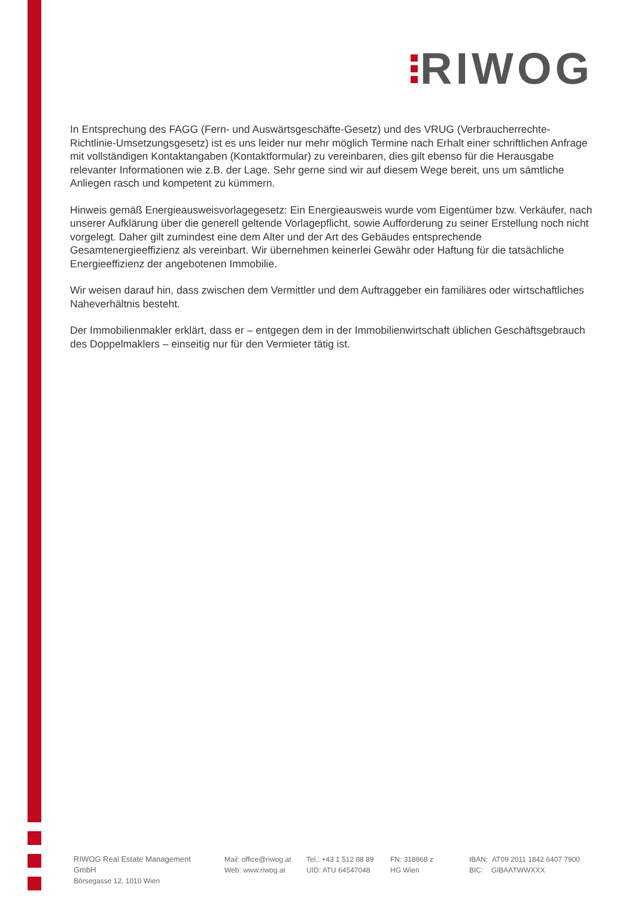RIWOG
In Entsprechung des FAGG (Fern- und Auswärtsgeschäfte-Gesetz) und des VRUG (Verbraucherrechte-Richtlinie-Umsetzungsgesetz) ist es uns leider nur mehr möglich Termine nach Erhalt einer schriftlichen Anfrage mit vollständigen Kontaktangaben (Kontaktformular) zu vereinbaren, dies gilt ebenso für die Herausgabe relevanter Informationen wie z.B. der Lage. Sehr gerne sind wir auf diesem Wege bereit, uns um sämtliche Anliegen rasch und kompetent zu kümmern.
Hinweis gemäß Energieausweisvorlagegesetz: Ein Energieausweis wurde vom Eigentümer bzw. Verkäufer, nach unserer Aufklärung über die generell geltende Vorlagepflicht, sowie Aufforderung zu seiner Erstellung noch nicht vorgelegt. Daher gilt zumindest eine dem Alter und der Art des Gebäudes entsprechende Gesamtenergieeffizienz als vereinbart. Wir übernehmen keinerlei Gewähr oder Haftung für die tatsächliche Energieeffizienz der angebotenen Immobilie.
Wir weisen darauf hin, dass zwischen dem Vermittler und dem Auftraggeber ein familiäres oder wirtschaftliches Naheverhältnis besteht.
Der Immobilienmakler erklärt, dass er – entgegen dem in der Immobilienwirtschaft üblichen Geschäftsgebrauch des Doppelmaklers – einseitig nur für den Vermieter tätig ist.
RIWOG Real Estate Management GmbH
Börsegasse 12, 1010 Wien
Mail: office@riwog.at
Web: www.riwog.at
Tel.: +43 1 512 88 89
UID: ATU 64547048
FN: 318868 z
HG Wien
IBAN: AT09 2011 1842 6407 7900
BIC: GIBAATWWXXX